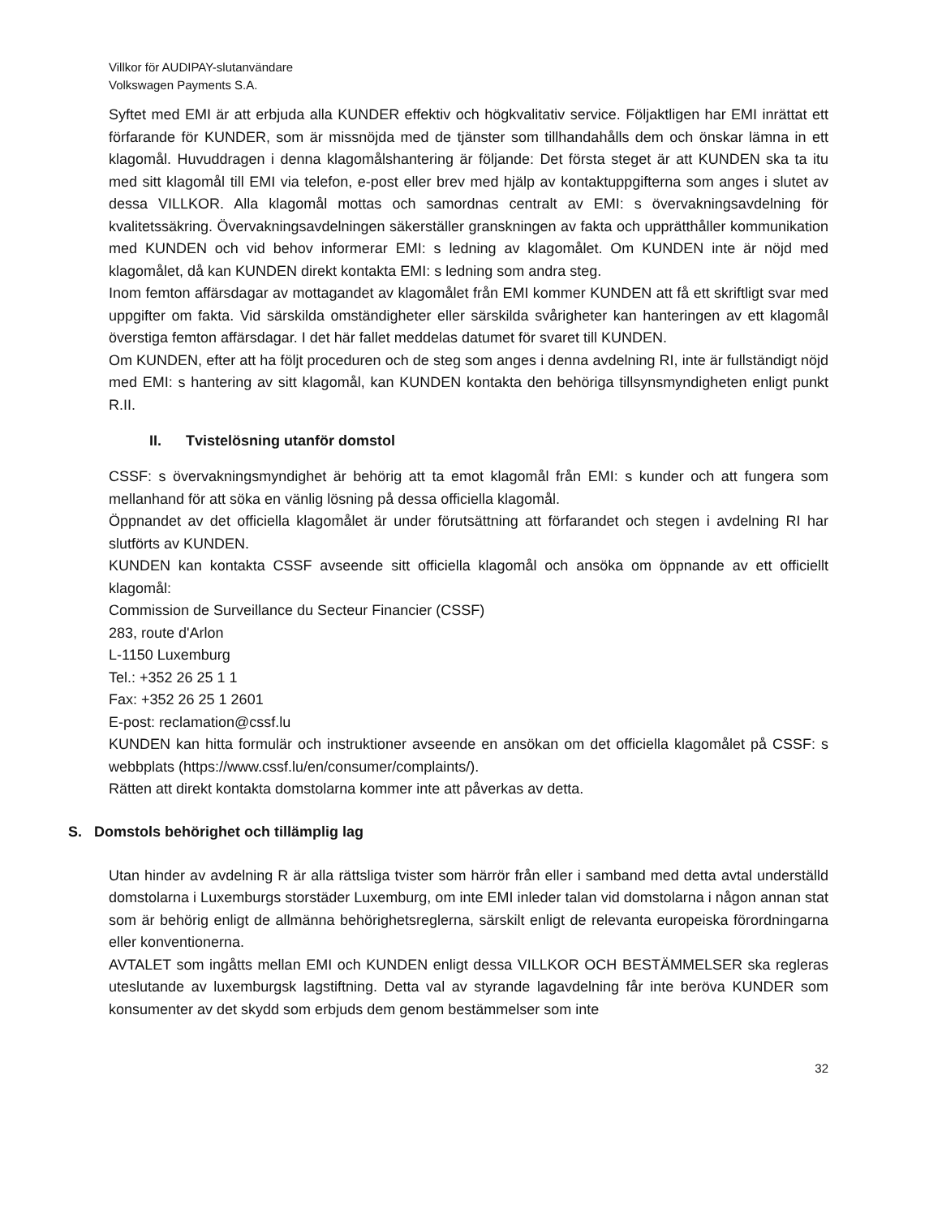Villkor för AUDIPAY-slutanvändare
Volkswagen Payments S.A.
Syftet med EMI är att erbjuda alla KUNDER effektiv och högkvalitativ service. Följaktligen har EMI inrättat ett förfarande för KUNDER, som är missnöjda med de tjänster som tillhandahålls dem och önskar lämna in ett klagomål. Huvuddragen i denna klagomålshantering är följande: Det första steget är att KUNDEN ska ta itu med sitt klagomål till EMI via telefon, e-post eller brev med hjälp av kontaktuppgifterna som anges i slutet av dessa VILLKOR. Alla klagomål mottas och samordnas centralt av EMI: s övervakningsavdelning för kvalitetssäkring. Övervakningsavdelningen säkerställer granskningen av fakta och upprätthåller kommunikation med KUNDEN och vid behov informerar EMI: s ledning av klagomålet. Om KUNDEN inte är nöjd med klagomålet, då kan KUNDEN direkt kontakta EMI: s ledning som andra steg.
Inom femton affärsdagar av mottagandet av klagomålet från EMI kommer KUNDEN att få ett skriftligt svar med uppgifter om fakta. Vid särskilda omständigheter eller särskilda svårigheter kan hanteringen av ett klagomål överstiga femton affärsdagar. I det här fallet meddelas datumet för svaret till KUNDEN.
Om KUNDEN, efter att ha följt proceduren och de steg som anges i denna avdelning RI, inte är fullständigt nöjd med EMI: s hantering av sitt klagomål, kan KUNDEN kontakta den behöriga tillsynsmyndigheten enligt punkt R.II.
II. Tvistelösning utanför domstol
CSSF: s övervakningsmyndighet är behörig att ta emot klagomål från EMI: s kunder och att fungera som mellanhand för att söka en vänlig lösning på dessa officiella klagomål.
Öppnandet av det officiella klagomålet är under förutsättning att förfarandet och stegen i avdelning RI har slutförts av KUNDEN.
KUNDEN kan kontakta CSSF avseende sitt officiella klagomål och ansöka om öppnande av ett officiellt klagomål:
Commission de Surveillance du Secteur Financier (CSSF)
283, route d'Arlon
L-1150 Luxemburg
Tel.: +352 26 25 1 1
Fax: +352 26 25 1 2601
E-post: reclamation@cssf.lu
KUNDEN kan hitta formulär och instruktioner avseende en ansökan om det officiella klagomålet på CSSF: s webbplats (https://www.cssf.lu/en/consumer/complaints/).
Rätten att direkt kontakta domstolarna kommer inte att påverkas av detta.
S. Domstols behörighet och tillämplig lag
Utan hinder av avdelning R är alla rättsliga tvister som härrör från eller i samband med detta avtal underställd domstolarna i Luxemburgs storstäder Luxemburg, om inte EMI inleder talan vid domstolarna i någon annan stat som är behörig enligt de allmänna behörighetsreglerna, särskilt enligt de relevanta europeiska förordningarna eller konventionerna.
AVTALET som ingåtts mellan EMI och KUNDEN enligt dessa VILLKOR OCH BESTÄMMELSER ska regleras uteslutande av luxemburgsk lagstiftning. Detta val av styrande lagavdelning får inte beröva KUNDER som konsumenter av det skydd som erbjuds dem genom bestämmelser som inte
32